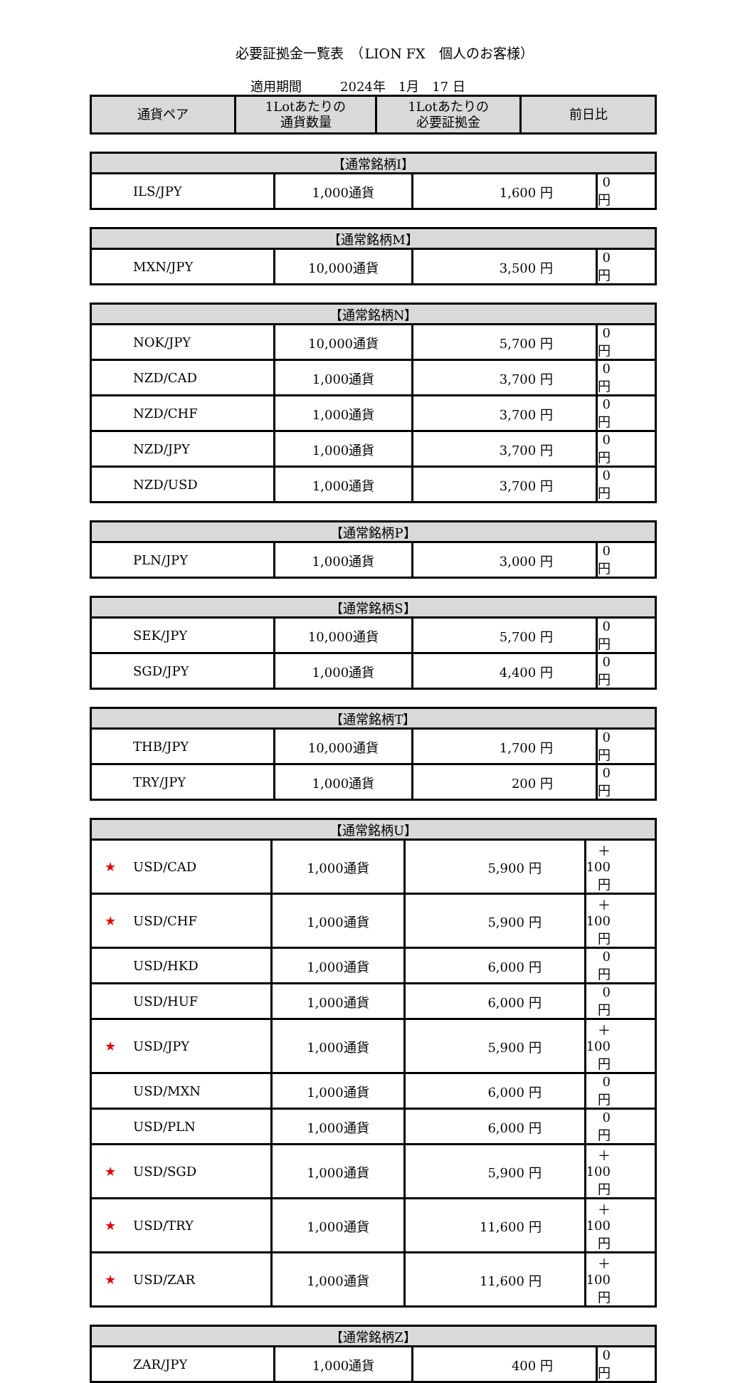必要証拠金一覧表　（LION FX　個人のお客様）
適用期間　　　2024年　1月　17 日
| 通貨ペア | 1Lotあたりの 通貨数量 | 1Lotあたりの 必要証拠金 | 前日比 |
| --- | --- | --- | --- |
| 【通常銘柄I】 | | | |
| --- | --- | --- | --- |
| ILS/JPY | 1,000通貨 | 1,600 円 | 0 円 |
| 【通常銘柄M】 | | | |
| --- | --- | --- | --- |
| MXN/JPY | 10,000通貨 | 3,500 円 | 0 円 |
| 【通常銘柄N】 | | | |
| --- | --- | --- | --- |
| NOK/JPY | 10,000通貨 | 5,700 円 | 0 円 |
| NZD/CAD | 1,000通貨 | 3,700 円 | 0 円 |
| NZD/CHF | 1,000通貨 | 3,700 円 | 0 円 |
| NZD/JPY | 1,000通貨 | 3,700 円 | 0 円 |
| NZD/USD | 1,000通貨 | 3,700 円 | 0 円 |
| 【通常銘柄P】 | | | |
| --- | --- | --- | --- |
| PLN/JPY | 1,000通貨 | 3,000 円 | 0 円 |
| 【通常銘柄S】 | | | |
| --- | --- | --- | --- |
| SEK/JPY | 10,000通貨 | 5,700 円 | 0 円 |
| SGD/JPY | 1,000通貨 | 4,400 円 | 0 円 |
| 【通常銘柄T】 | | | |
| --- | --- | --- | --- |
| THB/JPY | 10,000通貨 | 1,700 円 | 0 円 |
| TRY/JPY | 1,000通貨 | 200 円 | 0 円 |
| 【通常銘柄U】 | | | |
| --- | --- | --- | --- |
| ★ USD/CAD | 1,000通貨 | 5,900 円 | ＋100 円 |
| ★ USD/CHF | 1,000通貨 | 5,900 円 | ＋100 円 |
| USD/HKD | 1,000通貨 | 6,000 円 | 0 円 |
| USD/HUF | 1,000通貨 | 6,000 円 | 0 円 |
| ★ USD/JPY | 1,000通貨 | 5,900 円 | ＋100 円 |
| USD/MXN | 1,000通貨 | 6,000 円 | 0 円 |
| USD/PLN | 1,000通貨 | 6,000 円 | 0 円 |
| ★ USD/SGD | 1,000通貨 | 5,900 円 | ＋100 円 |
| ★ USD/TRY | 1,000通貨 | 11,600 円 | ＋100 円 |
| ★ USD/ZAR | 1,000通貨 | 11,600 円 | ＋100 円 |
| 【通常銘柄Z】 | | | |
| --- | --- | --- | --- |
| ZAR/JPY | 1,000通貨 | 400 円 | 0 円 |